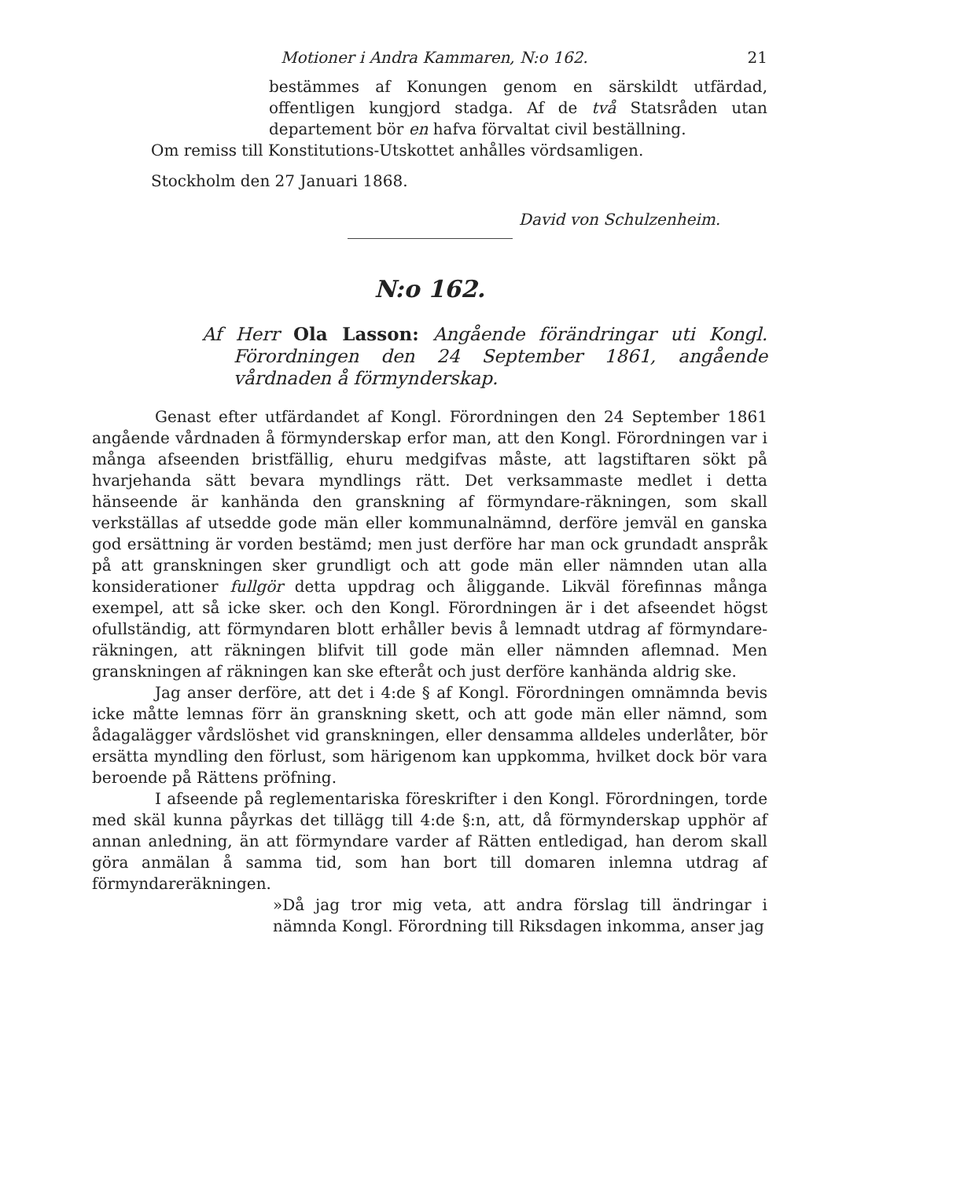Motioner i Andra Kammaren, N:o 162. 21
bestämmes af Konungen genom en särskildt utfärdad, offentligen kungjord stadga. Af de två Statsråden utan departement bör en hafva förvaltat civil beställning.
Om remiss till Konstitutions-Utskottet anhålles vördsamligen.
Stockholm den 27 Januari 1868.
David von Schulzenheim.
N:o 162.
Af Herr Ola Lasson: Angående förändringar uti Kongl. Förordningen den 24 September 1861, angående vårdnaden å förmynderskap.
Genast efter utfärdandet af Kongl. Förordningen den 24 September 1861 angående vårdnaden å förmynderskap erfor man, att den Kongl. Förordningen var i många afseenden bristfällig, ehuru medgifvas måste, att lagstiftaren sökt på hvarjehanda sätt bevara myndlings rätt. Det verksammaste medlet i detta hänseende är kanhända den granskning af förmyndare-räkningen, som skall verkställas af utsedde gode män eller kommunalnämnd, derföre jemväl en ganska god ersättning är vorden bestämd; men just derföre har man ock grundadt anspråk på att granskningen sker grundligt och att gode män eller nämnden utan alla konsiderationer fullgör detta uppdrag och åliggande. Likväl förefinnas många exempel, att så icke sker. och den Kongl. Förordningen är i det afseendet högst ofullständig, att förmyndaren blott erhåller bevis å lemnadt utdrag af förmyndare-räkningen, att räkningen blifvit till gode män eller nämnden aflemnad. Men granskningen af räkningen kan ske efteråt och just derföre kanhända aldrig ske.
Jag anser derföre, att det i 4:de § af Kongl. Förordningen omnämnda bevis icke måtte lemnas förr än granskning skett, och att gode män eller nämnd, som ådagalägger vårdslöshet vid granskningen, eller densamma alldeles underlåter, bör ersätta myndling den förlust, som härigenom kan uppkomma, hvilket dock bör vara beroende på Rättens pröfning.
I afseende på reglementariska föreskrifter i den Kongl. Förordningen, torde med skäl kunna påyrkas det tillägg till 4:de §:n, att, då förmynderskap upphör af annan anledning, än att förmyndare varder af Rätten entledigad, han derom skall göra anmälan å samma tid, som han bort till domaren inlemna utdrag af förmyndareräkningen.
»Då jag tror mig veta, att andra förslag till ändringar i nämnda Kongl. Förordning till Riksdagen inkomma, anser jag